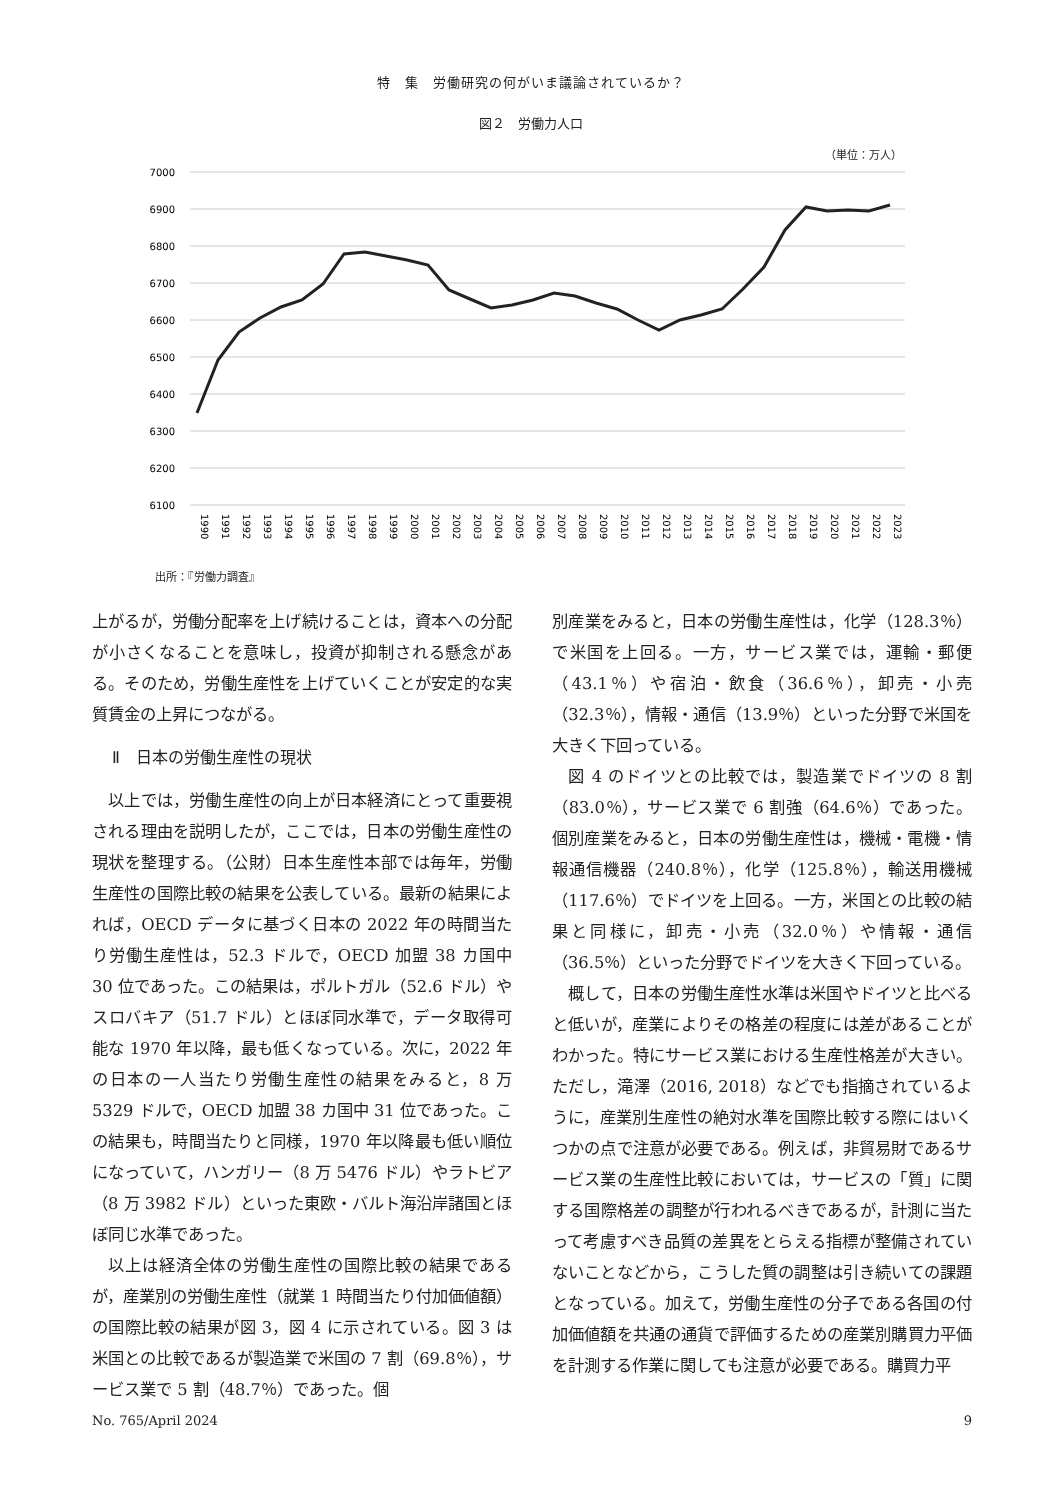特　集　労働研究の何がいま議論されているか？
図２　労働力人口
（単位：万人）
7000
6900
6800
6700
6600
6500
6400
6300
6200
6100
1990
1991
1992
1993
1994
1995
1996
1997
1998
1999
2000
2001
2002
2003
2004
2005
2006
2007
2008
2009
2010
2011
2012
2013
2014
2015
2016
2017
2018
2019
2020
2021
2022
2023
出所：『労働力調査』
上がるが，労働分配率を上げ続けることは，資本への分配が小さくなることを意味し，投資が抑制される懸念がある。そのため，労働生産性を上げていくことが安定的な実質賃金の上昇につながる。
Ⅱ　日本の労働生産性の現状
以上では，労働生産性の向上が日本経済にとって重要視される理由を説明したが，ここでは，日本の労働生産性の現状を整理する。（公財）日本生産性本部では毎年，労働生産性の国際比較の結果を公表している。最新の結果によれば，OECD データに基づく日本の 2022 年の時間当たり労働生産性は，52.3 ドルで，OECD 加盟 38 カ国中 30 位であった。この結果は，ポルトガル（52.6 ドル）やスロバキア（51.7 ドル）とほぼ同水準で，データ取得可能な 1970 年以降，最も低くなっている。次に，2022 年の日本の一人当たり労働生産性の結果をみると，8 万 5329 ドルで，OECD 加盟 38 カ国中 31 位であった。この結果も，時間当たりと同様，1970 年以降最も低い順位になっていて，ハンガリー（8 万 5476 ドル）やラトビア（8 万 3982 ドル）といった東欧・バルト海沿岸諸国とほぼ同じ水準であった。
以上は経済全体の労働生産性の国際比較の結果であるが，産業別の労働生産性（就業 1 時間当たり付加価値額）の国際比較の結果が図 3，図 4 に示されている。図 3 は米国との比較であるが製造業で米国の 7 割（69.8％），サービス業で 5 割（48.7％）であった。個
別産業をみると，日本の労働生産性は，化学（128.3％）で米国を上回る。一方，サービス業では，運輸・郵便（43.1％）や宿泊・飲食（36.6％），卸売・小売（32.3％），情報・通信（13.9％）といった分野で米国を大きく下回っている。
図 4 のドイツとの比較では，製造業でドイツの 8 割（83.0％），サービス業で 6 割強（64.6％）であった。個別産業をみると，日本の労働生産性は，機械・電機・情報通信機器（240.8％），化学（125.8％），輸送用機械（117.6％）でドイツを上回る。一方，米国との比較の結果と同様に，卸売・小売（32.0％）や情報・通信（36.5％）といった分野でドイツを大きく下回っている。
概して，日本の労働生産性水準は米国やドイツと比べると低いが，産業によりその格差の程度には差があることがわかった。特にサービス業における生産性格差が大きい。ただし，滝澤（2016, 2018）などでも指摘されているように，産業別生産性の絶対水準を国際比較する際にはいくつかの点で注意が必要である。例えば，非貿易財であるサービス業の生産性比較においては，サービスの「質」に関する国際格差の調整が行われるべきであるが，計測に当たって考慮すべき品質の差異をとらえる指標が整備されていないことなどから，こうした質の調整は引き続いての課題となっている。加えて，労働生産性の分子である各国の付加価値額を共通の通貨で評価するための産業別購買力平価を計測する作業に関しても注意が必要である。購買力平
No. 765/April 2024 9